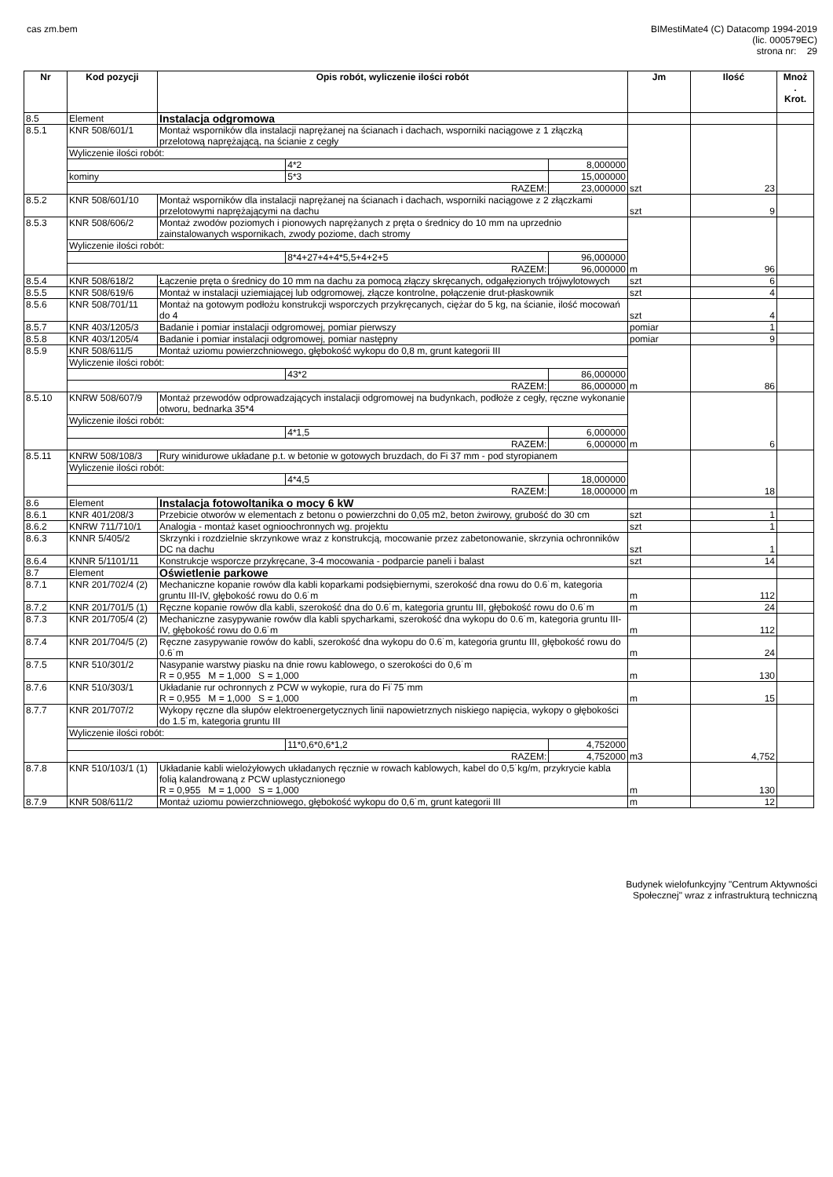cas zm.bem BIMestiMate4 (C) Datacomp 1994-2019
(lic. 000579EC)
strona nr: 29
| Nr | Kod pozycji | Opis robót, wyliczenie ilości robót | | | Jm | Ilość | Mnoż . Krot. |
| --- | --- | --- | --- | --- | --- | --- | --- |
| 8.5 | Element | Instalacja odgromowa | | | | | |
| 8.5.1 | KNR 508/601/1 | Montaż wsporników dla instalacji naprężanej na ścianach i dachach, wsporniki naciągowe z 1 złączką przelotową naprężającą, na ścianie z cegły | | | szt | 23 | |
| | Wyliczenie ilości robót: | | | | | | |
| | | | 4*2 | 8,000000 | | | |
| | kominy | | 5*3 | 15,000000 | | | |
| | RAZEM: | | | 23,000000 | | | |
| 8.5.2 | KNR 508/601/10 | Montaż wsporników dla instalacji naprężanej na ścianach i dachach, wsporniki naciągowe z 2 złączkami przelotowymi naprężającymi na dachu | | | szt | 9 | |
| 8.5.3 | KNR 508/606/2 | Montaż zwodów poziomych i pionowych naprężanych z pręta o średnicy do 10 mm na uprzednio zainstalowanych wspornikach, zwody poziome, dach stromy | | | m | 96 | |
| | Wyliczenie ilości robót: | | | | | | |
| | | | 8*4+27+4+4*5,5+4+2+5 | 96,000000 | | | |
| | RAZEM: | | | 96,000000 | | | |
| 8.5.4 | KNR 508/618/2 | Łączenie pręta o średnicy do 10 mm na dachu za pomocą złączy skręcanych, odgałęzionych trójwylotowych | | | szt | 6 | |
| 8.5.5 | KNR 508/619/6 | Montaż w instalacji uziemiającej lub odgromowej, złącze kontrolne, połączenie drut-płaskownik | | | szt | 4 | |
| 8.5.6 | KNR 508/701/11 | Montaż na gotowym podłożu konstrukcji wsporczych przykręcanych, ciężar do 5 kg, na ścianie, ilość mocowań do 4 | | | szt | 4 | |
| 8.5.7 | KNR 403/1205/3 | Badanie i pomiar instalacji odgromowej, pomiar pierwszy | | | pomiar | 1 | |
| 8.5.8 | KNR 403/1205/4 | Badanie i pomiar instalacji odgromowej, pomiar następny | | | pomiar | 9 | |
| 8.5.9 | KNR 508/611/5 | Montaż uziomu powierzchniowego, głębokość wykopu do 0,8 m, grunt kategorii III | | | m | 86 | |
| | Wyliczenie ilości robót: | | | | | | |
| | | | 43*2 | 86,000000 | | | |
| | RAZEM: | | | 86,000000 | | | |
| 8.5.10 | KNRW 508/607/9 | Montaż przewodów odprowadzających instalacji odgromowej na budynkach, podłoże z cegły, ręczne wykonanie otworu, bednarka 35*4 | | | m | 6 | |
| | Wyliczenie ilości robót: | | | | | | |
| | | | 4*1,5 | 6,000000 | | | |
| | RAZEM: | | | 6,000000 | | | |
| 8.5.11 | KNRW 508/108/3 | Rury winidurowe układane p.t. w betonie w gotowych bruzdach, do Fi 37 mm - pod styropianem | | | m | 18 | |
| | Wyliczenie ilości robót: | | | | | | |
| | | | 4*4,5 | 18,000000 | | | |
| | RAZEM: | | | 18,000000 | | | |
| 8.6 | Element | Instalacja fotowoltanika o mocy 6 kW | | | | | |
| 8.6.1 | KNR 401/208/3 | Przebicie otworów w elementach z betonu o powierzchni do 0,05 m2, beton żwirowy, grubość do 30 cm | | | szt | 1 | |
| 8.6.2 | KNRW 711/710/1 | Analogia - montaż kaset ognioochronnych wg. projektu | | | szt | 1 | |
| 8.6.3 | KNNR 5/405/2 | Skrzynki i rozdzielnie skrzynkowe wraz z konstrukcją, mocowanie przez zabetonowanie, skrzynia ochronników DC na dachu | | | szt | 1 | |
| 8.6.4 | KNNR 5/1101/11 | Konstrukcje wsporcze przykręcane, 3-4 mocowania - podparcie paneli i balast | | | szt | 14 | |
| 8.7 | Element | Oświetlenie parkowe | | | | | |
| 8.7.1 | KNR 201/702/4 (2) | Mechaniczne kopanie rowów dla kabli koparkami podsiębiernymi, szerokość dna rowu do 0.6˙m, kategoria gruntu III-IV, głębokość rowu do 0.6˙m | | | m | 112 | |
| 8.7.2 | KNR 201/701/5 (1) | Ręczne kopanie rowów dla kabli, szerokość dna do 0.6˙m, kategoria gruntu III, głębokość rowu do 0.6˙m | | | m | 24 | |
| 8.7.3 | KNR 201/705/4 (2) | Mechaniczne zasypywanie rowów dla kabli spycharkami, szerokość dna wykopu do 0.6˙m, kategoria gruntu III-IV, głębokość rowu do 0.6˙m | | | m | 112 | |
| 8.7.4 | KNR 201/704/5 (2) | Ręczne zasypywanie rowów do kabli, szerokość dna wykopu do 0.6˙m, kategoria gruntu III, głębokość rowu do 0.6˙m | | | m | 24 | |
| 8.7.5 | KNR 510/301/2 | Nasypanie warstwy piasku na dnie rowu kablowego, o szerokości do 0,6˙m R = 0,955 M = 1,000 S = 1,000 | | | m | 130 | |
| 8.7.6 | KNR 510/303/1 | Układanie rur ochronnych z PCW w wykopie, rura do Fi˙75˙mm R = 0,955 M = 1,000 S = 1,000 | | | m | 15 | |
| 8.7.7 | KNR 201/707/2 | Wykopy ręczne dla słupów elektroenergetycznych linii napowietrznych niskiego napięcia, wykopy o głębokości do 1.5˙m, kategoria gruntu III | | | m3 | 4,752 | |
| | Wyliczenie ilości robót: | | | | | | |
| | | | 11*0,6*0,6*1,2 | 4,752000 | | | |
| | RAZEM: | | | 4,752000 | | | |
| 8.7.8 | KNR 510/103/1 (1) | Układanie kabli wielożyłowych układanych ręcznie w rowach kablowych, kabel do 0,5˙kg/m, przykrycie kabla folią kalandrowaną z PCW uplastycznionego R = 0,955 M = 1,000 S = 1,000 | | | m | 130 | |
| 8.7.9 | KNR 508/611/2 | Montaż uziomu powierzchniowego, głębokość wykopu do 0,6˙m, grunt kategorii III | | | m | 12 | |
Budynek wielofunkcyjny "Centrum Aktywności
Społecznej" wraz z infrastrukturą techniczną